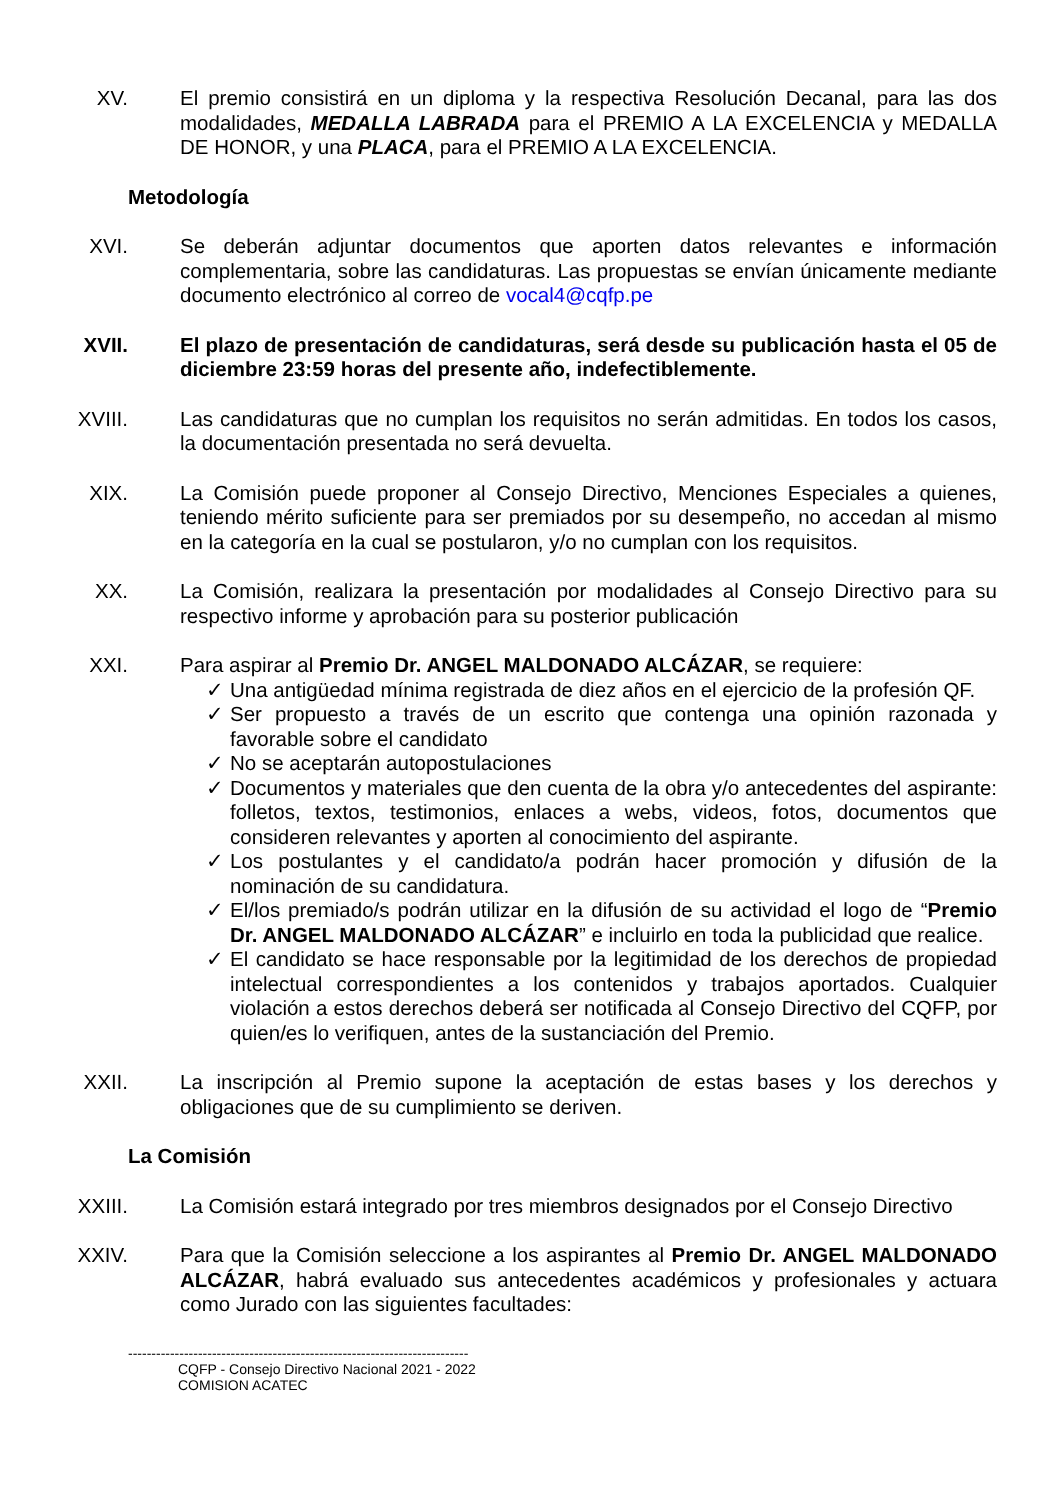XV. El premio consistirá en un diploma y la respectiva Resolución Decanal, para las dos modalidades, MEDALLA LABRADA para el PREMIO A LA EXCELENCIA y MEDALLA DE HONOR, y una PLACA, para el PREMIO A LA EXCELENCIA.
Metodología
XVI. Se deberán adjuntar documentos que aporten datos relevantes e información complementaria, sobre las candidaturas. Las propuestas se envían únicamente mediante documento electrónico al correo de vocal4@cqfp.pe
XVII.
El plazo de presentación de candidaturas, será desde su publicación hasta el 05 de diciembre 23:59 horas del presente año, indefectiblemente.
XVIII.
Las candidaturas que no cumplan los requisitos no serán admitidas. En todos los casos, la documentación presentada no será devuelta.
XIX. La Comisión puede proponer al Consejo Directivo, Menciones Especiales a quienes, teniendo mérito suficiente para ser premiados por su desempeño, no accedan al mismo en la categoría en la cual se postularon, y/o no cumplan con los requisitos.
XX. La Comisión, realizara la presentación por modalidades al Consejo Directivo para su respectivo informe y aprobación para su posterior publicación
XXI. Para aspirar al Premio Dr. ANGEL MALDONADO ALCÁZAR, se requiere:
✓ Una antigüedad mínima registrada de diez años en el ejercicio de la profesión QF.
✓ Ser propuesto a través de un escrito que contenga una opinión razonada y favorable sobre el candidato
✓ No se aceptarán autopostulaciones
✓ Documentos y materiales que den cuenta de la obra y/o antecedentes del aspirante: folletos, textos, testimonios, enlaces a webs, videos, fotos, documentos que consideren relevantes y aporten al conocimiento del aspirante.
✓ Los postulantes y el candidato/a podrán hacer promoción y difusión de la nominación de su candidatura.
✓ El/los premiado/s podrán utilizar en la difusión de su actividad el logo de “Premio Dr. ANGEL MALDONADO ALCÁZAR” e incluirlo en toda la publicidad que realice.
✓ El candidato se hace responsable por la legitimidad de los derechos de propiedad intelectual correspondientes a los contenidos y trabajos aportados. Cualquier violación a estos derechos deberá ser notificada al Consejo Directivo del CQFP, por quien/es lo verifiquen, antes de la sustanciación del Premio.
XXII.
La inscripción al Premio supone la aceptación de estas bases y los derechos y obligaciones que de su cumplimiento se deriven.
La Comisión
XXIII.
La Comisión estará integrado por tres miembros designados por el Consejo Directivo
XXIV.
Para que la Comisión seleccione a los aspirantes al Premio Dr. ANGEL MALDONADO ALCÁZAR, habrá evaluado sus antecedentes académicos y profesionales y actuara como Jurado con las siguientes facultades:
-------------------------------------------------------------------------
CQFP - Consejo Directivo Nacional 2021 - 2022
COMISION ACATEC